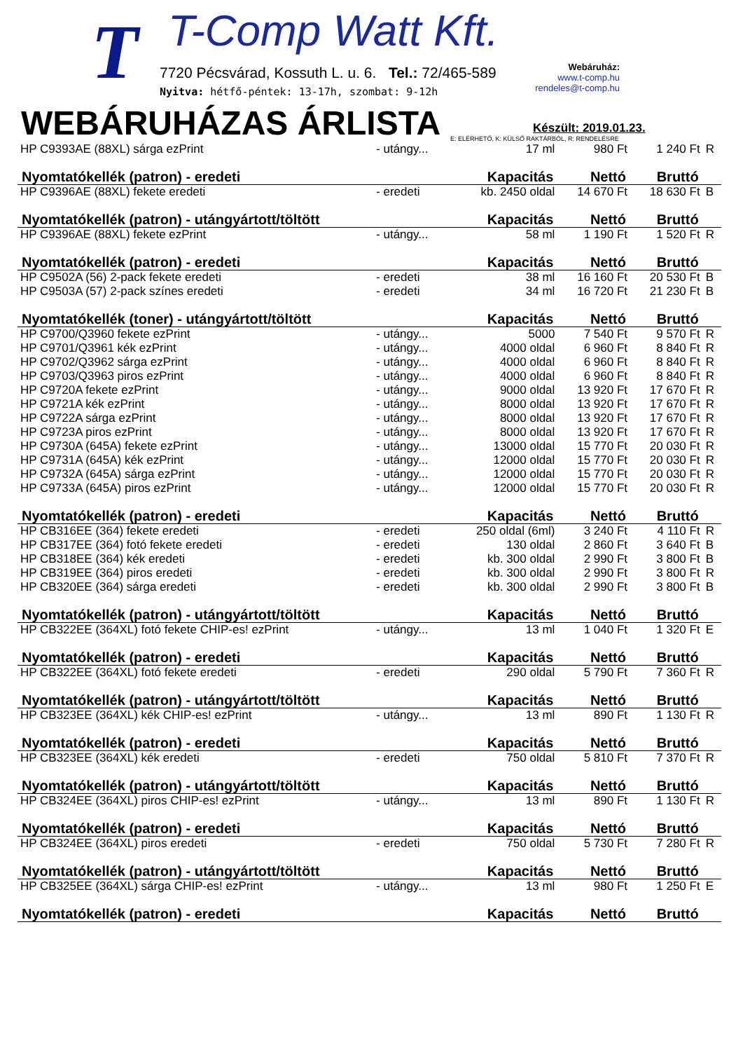T T-Comp Watt Kft.
7720 Pécsvárad, Kossuth L. u. 6. Tel.: 72/465-589
Nyitva: hétfő-péntek: 13-17h, szombat: 9-12h
Webáruház:
www.t-comp.hu
rendeles@t-comp.hu
WEBÁRUHÁZAS ÁRLISTA
Készült: 2019.01.23.
E: ELÉRHETŐ, K: KÜLSŐ RAKTÁRBÓL, R: RENDELÉSRE
| HP C9393AE (88XL) sárga ezPrint | - utángy... | 17 ml | 980 Ft | 1 240 Ft | R |
| Nyomtatókellék (patron) - eredeti | | Kapacitás | Nettó | Bruttó | |
| HP C9396AE (88XL) fekete eredeti | - eredeti | kb. 2450 oldal | 14 670 Ft | 18 630 Ft | B |
| Nyomtatókellék (patron) - utángyártott/töltött | | Kapacitás | Nettó | Bruttó | |
| HP C9396AE (88XL) fekete ezPrint | - utángy... | 58 ml | 1 190 Ft | 1 520 Ft | R |
| Nyomtatókellék (patron) - eredeti | | Kapacitás | Nettó | Bruttó | |
| HP C9502A (56) 2-pack fekete eredeti | - eredeti | 38 ml | 16 160 Ft | 20 530 Ft | B |
| HP C9503A (57) 2-pack színes eredeti | - eredeti | 34 ml | 16 720 Ft | 21 230 Ft | B |
| Nyomtatókellék (toner) - utángyártott/töltött | | Kapacitás | Nettó | Bruttó | |
| HP C9700/Q3960 fekete ezPrint | - utángy... | 5000 | 7 540 Ft | 9 570 Ft | R |
| HP C9701/Q3961 kék ezPrint | - utángy... | 4000 oldal | 6 960 Ft | 8 840 Ft | R |
| HP C9702/Q3962 sárga ezPrint | - utángy... | 4000 oldal | 6 960 Ft | 8 840 Ft | R |
| HP C9703/Q3963 piros ezPrint | - utángy... | 4000 oldal | 6 960 Ft | 8 840 Ft | R |
| HP C9720A fekete ezPrint | - utángy... | 9000 oldal | 13 920 Ft | 17 670 Ft | R |
| HP C9721A kék ezPrint | - utángy... | 8000 oldal | 13 920 Ft | 17 670 Ft | R |
| HP C9722A sárga ezPrint | - utángy... | 8000 oldal | 13 920 Ft | 17 670 Ft | R |
| HP C9723A piros ezPrint | - utángy... | 8000 oldal | 13 920 Ft | 17 670 Ft | R |
| HP C9730A (645A) fekete ezPrint | - utángy... | 13000 oldal | 15 770 Ft | 20 030 Ft | R |
| HP C9731A (645A) kék ezPrint | - utángy... | 12000 oldal | 15 770 Ft | 20 030 Ft | R |
| HP C9732A (645A) sárga ezPrint | - utángy... | 12000 oldal | 15 770 Ft | 20 030 Ft | R |
| HP C9733A (645A) piros ezPrint | - utángy... | 12000 oldal | 15 770 Ft | 20 030 Ft | R |
| Nyomtatókellék (patron) - eredeti | | Kapacitás | Nettó | Bruttó | |
| HP CB316EE (364) fekete eredeti | - eredeti | 250 oldal (6ml) | 3 240 Ft | 4 110 Ft | R |
| HP CB317EE (364) fotó fekete eredeti | - eredeti | 130 oldal | 2 860 Ft | 3 640 Ft | B |
| HP CB318EE (364) kék eredeti | - eredeti | kb. 300 oldal | 2 990 Ft | 3 800 Ft | B |
| HP CB319EE (364) piros eredeti | - eredeti | kb. 300 oldal | 2 990 Ft | 3 800 Ft | R |
| HP CB320EE (364) sárga eredeti | - eredeti | kb. 300 oldal | 2 990 Ft | 3 800 Ft | B |
| Nyomtatókellék (patron) - utángyártott/töltött | | Kapacitás | Nettó | Bruttó | |
| HP CB322EE (364XL) fotó fekete CHIP-es! ezPrint | - utángy... | 13 ml | 1 040 Ft | 1 320 Ft | E |
| Nyomtatókellék (patron) - eredeti | | Kapacitás | Nettó | Bruttó | |
| HP CB322EE (364XL) fotó fekete eredeti | - eredeti | 290 oldal | 5 790 Ft | 7 360 Ft | R |
| Nyomtatókellék (patron) - utángyártott/töltött | | Kapacitás | Nettó | Bruttó | |
| HP CB323EE (364XL) kék CHIP-es! ezPrint | - utángy... | 13 ml | 890 Ft | 1 130 Ft | R |
| Nyomtatókellék (patron) - eredeti | | Kapacitás | Nettó | Bruttó | |
| HP CB323EE (364XL) kék eredeti | - eredeti | 750 oldal | 5 810 Ft | 7 370 Ft | R |
| Nyomtatókellék (patron) - utángyártott/töltött | | Kapacitás | Nettó | Bruttó | |
| HP CB324EE (364XL) piros CHIP-es! ezPrint | - utángy... | 13 ml | 890 Ft | 1 130 Ft | R |
| Nyomtatókellék (patron) - eredeti | | Kapacitás | Nettó | Bruttó | |
| HP CB324EE (364XL) piros eredeti | - eredeti | 750 oldal | 5 730 Ft | 7 280 Ft | R |
| Nyomtatókellék (patron) - utángyártott/töltött | | Kapacitás | Nettó | Bruttó | |
| HP CB325EE (364XL) sárga CHIP-es! ezPrint | - utángy... | 13 ml | 980 Ft | 1 250 Ft | E |
| Nyomtatókellék (patron) - eredeti | | Kapacitás | Nettó | Bruttó | |